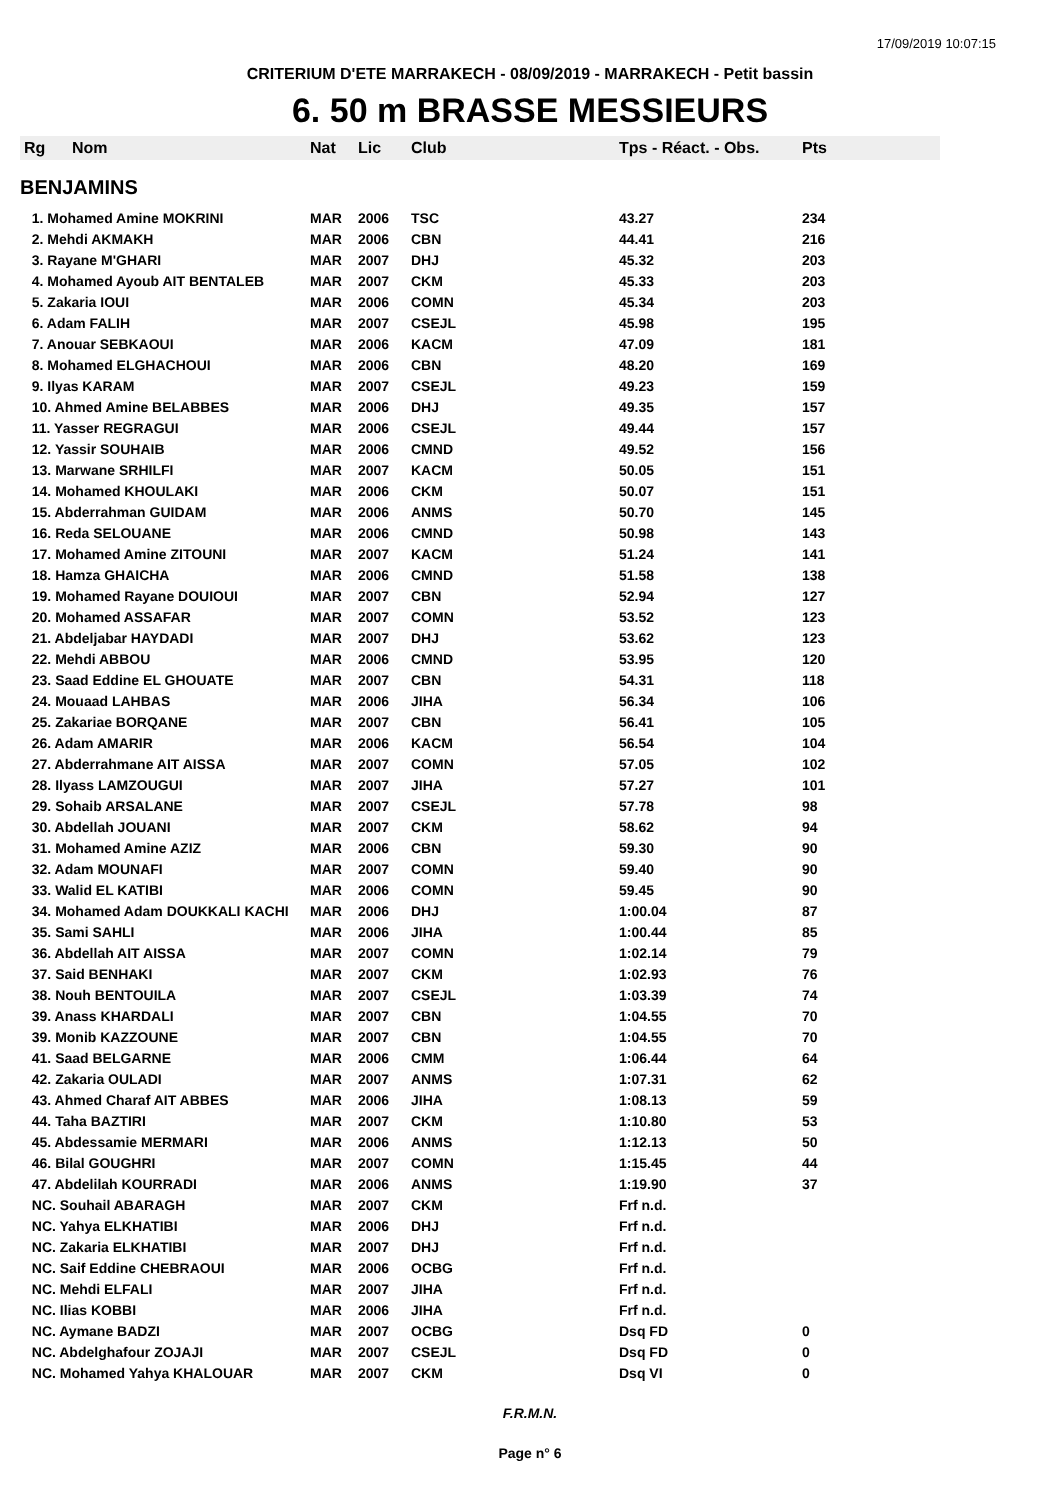17/09/2019 10:07:15
CRITERIUM D'ETE MARRAKECH - 08/09/2019 - MARRAKECH - Petit bassin
6. 50 m BRASSE MESSIEURS
| Rg | Nom | Nat | Lic | Club | Tps - Réact. - Obs. | Pts |
| --- | --- | --- | --- | --- | --- | --- |
| BENJAMINS | | | | | | |
| 1. Mohamed Amine MOKRINI | | MAR | 2006 | TSC | 43.27 | 234 |
| 2. Mehdi AKMAKH | | MAR | 2006 | CBN | 44.41 | 216 |
| 3. Rayane M'GHARI | | MAR | 2007 | DHJ | 45.32 | 203 |
| 4. Mohamed Ayoub AIT BENTALEB | | MAR | 2007 | CKM | 45.33 | 203 |
| 5. Zakaria IOUI | | MAR | 2006 | COMN | 45.34 | 203 |
| 6. Adam FALIH | | MAR | 2007 | CSEJL | 45.98 | 195 |
| 7. Anouar SEBKAOUI | | MAR | 2006 | KACM | 47.09 | 181 |
| 8. Mohamed ELGHACHOUI | | MAR | 2006 | CBN | 48.20 | 169 |
| 9. Ilyas KARAM | | MAR | 2007 | CSEJL | 49.23 | 159 |
| 10. Ahmed Amine BELABBES | | MAR | 2006 | DHJ | 49.35 | 157 |
| 11. Yasser REGRAGUI | | MAR | 2006 | CSEJL | 49.44 | 157 |
| 12. Yassir SOUHAIB | | MAR | 2006 | CMND | 49.52 | 156 |
| 13. Marwane SRHILFI | | MAR | 2007 | KACM | 50.05 | 151 |
| 14. Mohamed KHOULAKI | | MAR | 2006 | CKM | 50.07 | 151 |
| 15. Abderrahman GUIDAM | | MAR | 2006 | ANMS | 50.70 | 145 |
| 16. Reda SELOUANE | | MAR | 2006 | CMND | 50.98 | 143 |
| 17. Mohamed Amine ZITOUNI | | MAR | 2007 | KACM | 51.24 | 141 |
| 18. Hamza GHAICHA | | MAR | 2006 | CMND | 51.58 | 138 |
| 19. Mohamed Rayane DOUIOUI | | MAR | 2007 | CBN | 52.94 | 127 |
| 20. Mohamed ASSAFAR | | MAR | 2007 | COMN | 53.52 | 123 |
| 21. Abdeljabar HAYDADI | | MAR | 2007 | DHJ | 53.62 | 123 |
| 22. Mehdi ABBOU | | MAR | 2006 | CMND | 53.95 | 120 |
| 23. Saad Eddine EL GHOUATE | | MAR | 2007 | CBN | 54.31 | 118 |
| 24. Mouaad LAHBAS | | MAR | 2006 | JIHA | 56.34 | 106 |
| 25. Zakariae BORQANE | | MAR | 2007 | CBN | 56.41 | 105 |
| 26. Adam AMARIR | | MAR | 2006 | KACM | 56.54 | 104 |
| 27. Abderrahmane AIT AISSA | | MAR | 2007 | COMN | 57.05 | 102 |
| 28. Ilyass LAMZOUGUI | | MAR | 2007 | JIHA | 57.27 | 101 |
| 29. Sohaib ARSALANE | | MAR | 2007 | CSEJL | 57.78 | 98 |
| 30. Abdellah JOUANI | | MAR | 2007 | CKM | 58.62 | 94 |
| 31. Mohamed Amine AZIZ | | MAR | 2006 | CBN | 59.30 | 90 |
| 32. Adam MOUNAFI | | MAR | 2007 | COMN | 59.40 | 90 |
| 33. Walid EL KATIBI | | MAR | 2006 | COMN | 59.45 | 90 |
| 34. Mohamed Adam DOUKKALI KACHI | | MAR | 2006 | DHJ | 1:00.04 | 87 |
| 35. Sami SAHLI | | MAR | 2006 | JIHA | 1:00.44 | 85 |
| 36. Abdellah AIT AISSA | | MAR | 2007 | COMN | 1:02.14 | 79 |
| 37. Said BENHAKI | | MAR | 2007 | CKM | 1:02.93 | 76 |
| 38. Nouh BENTOUILA | | MAR | 2007 | CSEJL | 1:03.39 | 74 |
| 39. Anass KHARDALI | | MAR | 2007 | CBN | 1:04.55 | 70 |
| 39. Monib KAZZOUNE | | MAR | 2007 | CBN | 1:04.55 | 70 |
| 41. Saad BELGARNE | | MAR | 2006 | CMM | 1:06.44 | 64 |
| 42. Zakaria OULADI | | MAR | 2007 | ANMS | 1:07.31 | 62 |
| 43. Ahmed Charaf AIT ABBES | | MAR | 2006 | JIHA | 1:08.13 | 59 |
| 44. Taha BAZTIRI | | MAR | 2007 | CKM | 1:10.80 | 53 |
| 45. Abdessamie MERMARI | | MAR | 2006 | ANMS | 1:12.13 | 50 |
| 46. Bilal GOUGHRI | | MAR | 2007 | COMN | 1:15.45 | 44 |
| 47. Abdelilah KOURRADI | | MAR | 2006 | ANMS | 1:19.90 | 37 |
| NC. Souhail ABARAGH | | MAR | 2007 | CKM | Frf n.d. | |
| NC. Yahya ELKHATIBI | | MAR | 2006 | DHJ | Frf n.d. | |
| NC. Zakaria ELKHATIBI | | MAR | 2007 | DHJ | Frf n.d. | |
| NC. Saif Eddine CHEBRAOUI | | MAR | 2006 | OCBG | Frf n.d. | |
| NC. Mehdi ELFALI | | MAR | 2007 | JIHA | Frf n.d. | |
| NC. Ilias KOBBI | | MAR | 2006 | JIHA | Frf n.d. | |
| NC. Aymane BADZI | | MAR | 2007 | OCBG | Dsq FD | 0 |
| NC. Abdelghafour ZOJAJI | | MAR | 2007 | CSEJL | Dsq FD | 0 |
| NC. Mohamed Yahya KHALOUAR | | MAR | 2007 | CKM | Dsq VI | 0 |
F.R.M.N.
Page n° 6